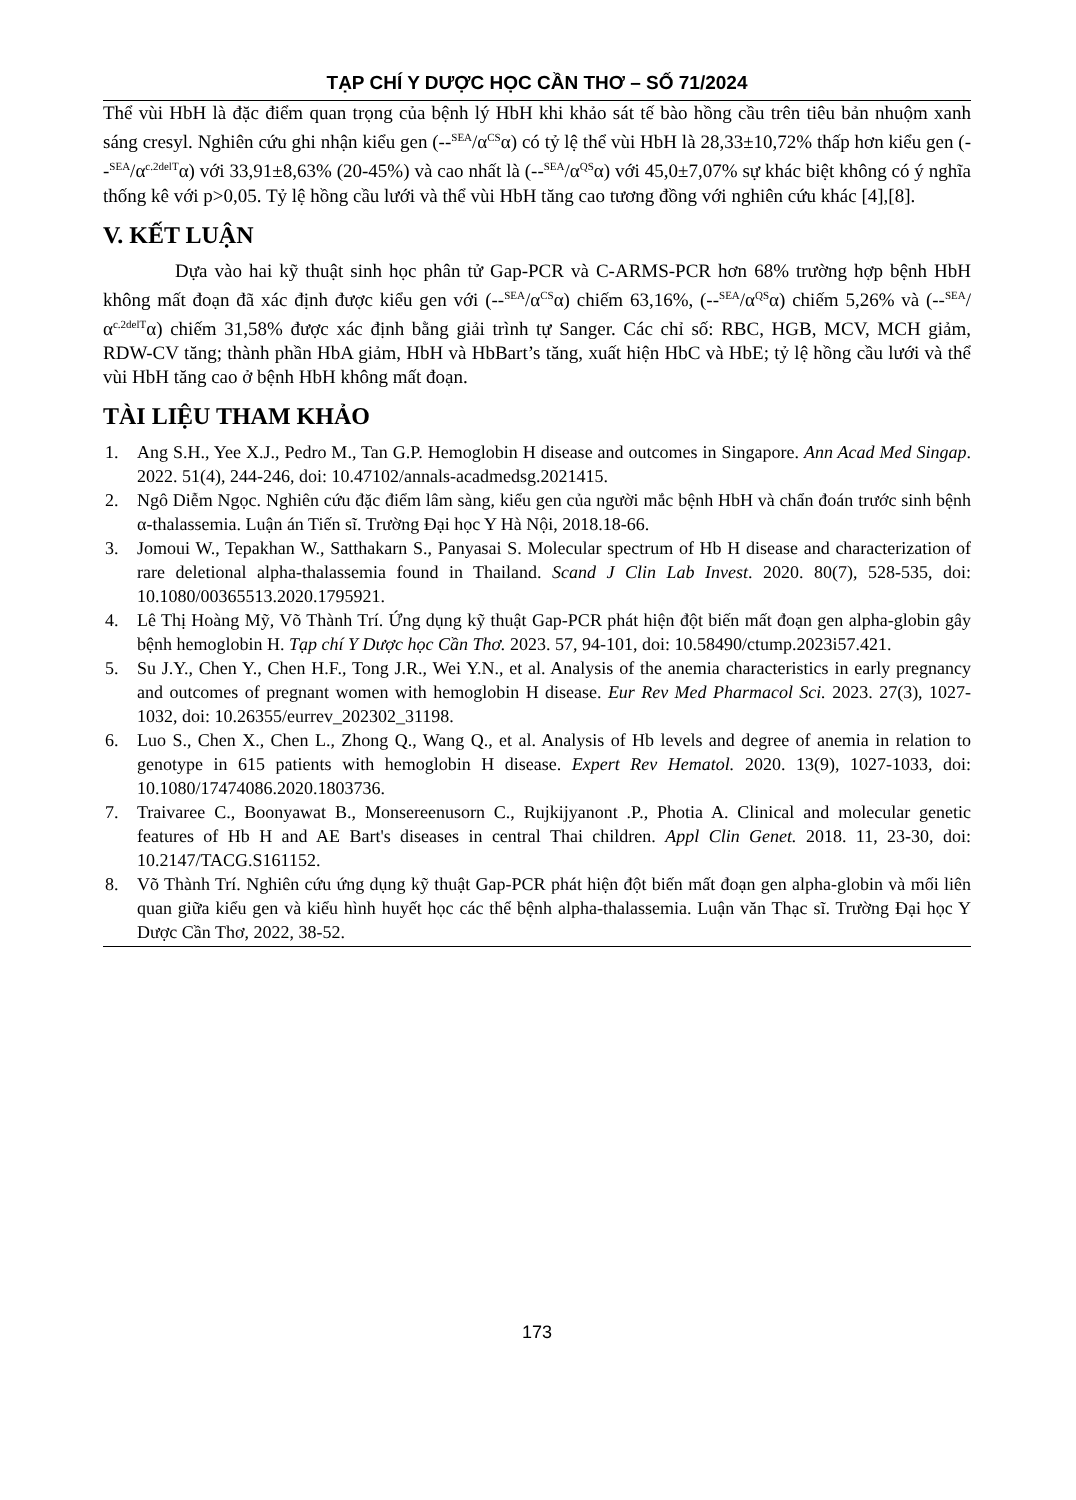TẠP CHÍ Y DƯỢC HỌC CẦN THƠ – SỐ 71/2024
Thể vùi HbH là đặc điểm quan trọng của bệnh lý HbH khi khảo sát tế bào hồng cầu trên tiêu bản nhuộm xanh sáng cresyl. Nghiên cứu ghi nhận kiểu gen (--<sup>SEA</sup>/α<sup>CS</sup>α) có tỷ lệ thể vùi HbH là 28,33±10,72% thấp hơn kiểu gen (--<sup>SEA</sup>/α<sup>c.2delT</sup>α) với 33,91±8,63% (20-45%) và cao nhất là (--<sup>SEA</sup>/α<sup>QS</sup>α) với 45,0±7,07% sự khác biệt không có ý nghĩa thống kê với p>0,05. Tỷ lệ hồng cầu lưới và thể vùi HbH tăng cao tương đồng với nghiên cứu khác [4],[8].
V. KẾT LUẬN
Dựa vào hai kỹ thuật sinh học phân tử Gap-PCR và C-ARMS-PCR hơn 68% trường hợp bệnh HbH không mất đoạn đã xác định được kiểu gen với (--<sup>SEA</sup>/α<sup>CS</sup>α) chiếm 63,16%, (--<sup>SEA</sup>/α<sup>QS</sup>α) chiếm 5,26% và (--<sup>SEA</sup>/α<sup>c.2delT</sup>α) chiếm 31,58% được xác định bằng giải trình tự Sanger. Các chỉ số: RBC, HGB, MCV, MCH giảm, RDW-CV tăng; thành phần HbA giảm, HbH và HbBart’s tăng, xuất hiện HbC và HbE; tỷ lệ hồng cầu lưới và thể vùi HbH tăng cao ở bệnh HbH không mất đoạn.
TÀI LIỆU THAM KHẢO
1. Ang S.H., Yee X.J., Pedro M., Tan G.P. Hemoglobin H disease and outcomes in Singapore. Ann Acad Med Singap. 2022. 51(4), 244-246, doi: 10.47102/annals-acadmedsg.2021415.
2. Ngô Diễm Ngọc. Nghiên cứu đặc điểm lâm sàng, kiểu gen của người mắc bệnh HbH và chẩn đoán trước sinh bệnh α-thalassemia. Luận án Tiến sĩ. Trường Đại học Y Hà Nội, 2018.18-66.
3. Jomoui W., Tepakhan W., Satthakarn S., Panyasai S. Molecular spectrum of Hb H disease and characterization of rare deletional alpha-thalassemia found in Thailand. Scand J Clin Lab Invest. 2020. 80(7), 528-535, doi: 10.1080/00365513.2020.1795921.
4. Lê Thị Hoàng Mỹ, Võ Thành Trí. Ứng dụng kỹ thuật Gap-PCR phát hiện đột biến mất đoạn gen alpha-globin gây bệnh hemoglobin H. Tạp chí Y Dược học Cần Thơ. 2023. 57, 94-101, doi: 10.58490/ctump.2023i57.421.
5. Su J.Y., Chen Y., Chen H.F., Tong J.R., Wei Y.N., et al. Analysis of the anemia characteristics in early pregnancy and outcomes of pregnant women with hemoglobin H disease. Eur Rev Med Pharmacol Sci. 2023. 27(3), 1027-1032, doi: 10.26355/eurrev_202302_31198.
6. Luo S., Chen X., Chen L., Zhong Q., Wang Q., et al. Analysis of Hb levels and degree of anemia in relation to genotype in 615 patients with hemoglobin H disease. Expert Rev Hematol. 2020. 13(9), 1027-1033, doi: 10.1080/17474086.2020.1803736.
7. Traivaree C., Boonyawat B., Monsereenusorn C., Rujkijyanont .P., Photia A. Clinical and molecular genetic features of Hb H and AE Bart's diseases in central Thai children. Appl Clin Genet. 2018. 11, 23-30, doi: 10.2147/TACG.S161152.
8. Võ Thành Trí. Nghiên cứu ứng dụng kỹ thuật Gap-PCR phát hiện đột biến mất đoạn gen alpha-globin và mối liên quan giữa kiểu gen và kiểu hình huyết học các thể bệnh alpha-thalassemia. Luận văn Thạc sĩ. Trường Đại học Y Dược Cần Thơ, 2022, 38-52.
173